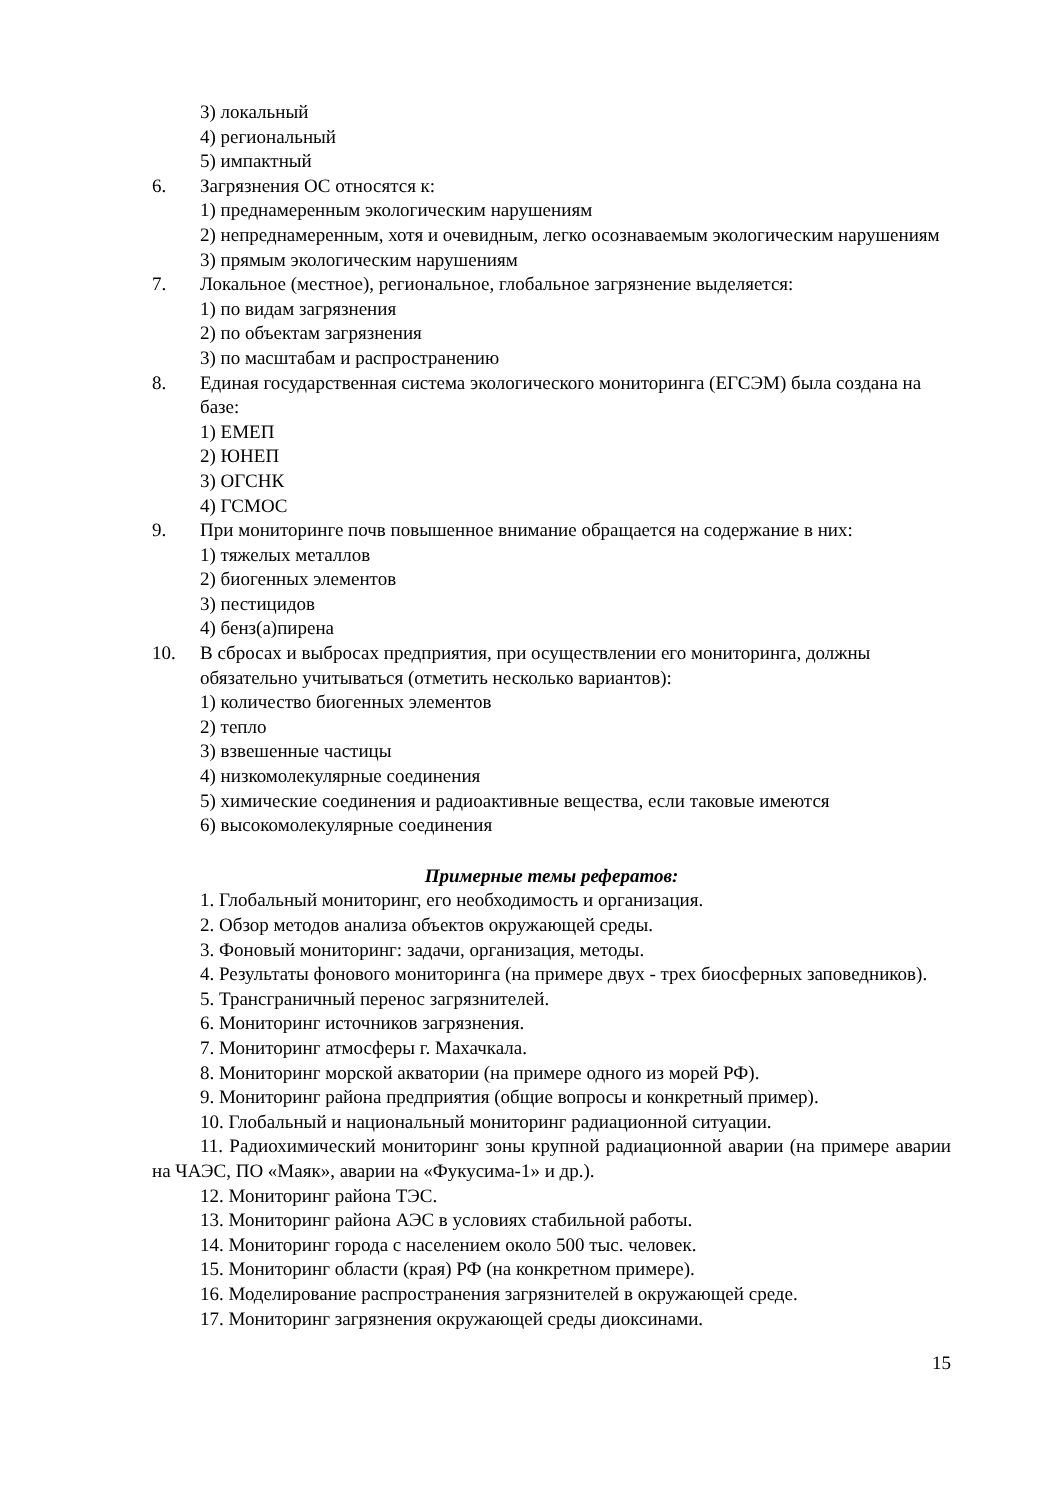3) локальный
4) региональный
5) импактный
6. Загрязнения ОС относятся к:
1) преднамеренным экологическим нарушениям
2) непреднамеренным, хотя и очевидным, легко осознаваемым экологическим нарушениям
3) прямым экологическим нарушениям
7. Локальное (местное), региональное, глобальное загрязнение выделяется:
1) по видам загрязнения
2) по объектам загрязнения
3) по масштабам и распространению
8. Единая государственная система экологического мониторинга (ЕГСЭМ) была создана на базе:
1) ЕМЕП
2) ЮНЕП
3) ОГСНК
4) ГСМОС
9. При мониторинге почв повышенное внимание обращается на содержание в них:
1) тяжелых металлов
2) биогенных элементов
3) пестицидов
4) бенз(а)пирена
10. В сбросах и выбросах предприятия, при осуществлении его мониторинга, должны обязательно учитываться (отметить несколько вариантов):
1) количество биогенных элементов
2) тепло
3) взвешенные частицы
4) низкомолекулярные соединения
5) химические соединения и радиоактивные вещества, если таковые имеются
6) высокомолекулярные соединения
Примерные темы рефератов:
1. Глобальный мониторинг, его необходимость и организация.
2. Обзор методов анализа объектов окружающей среды.
3. Фоновый мониторинг: задачи, организация, методы.
4. Результаты фонового мониторинга (на примере двух - трех биосферных заповедников).
5. Трансграничный перенос загрязнителей.
6. Мониторинг источников загрязнения.
7. Мониторинг атмосферы г. Махачкала.
8. Мониторинг морской акватории (на примере одного из морей РФ).
9. Мониторинг района предприятия (общие вопросы и конкретный пример).
10. Глобальный и национальный мониторинг радиационной ситуации.
11. Радиохимический мониторинг зоны крупной радиационной аварии (на примере аварии на ЧАЭС, ПО «Маяк», аварии на «Фукусима-1» и др.).
12. Мониторинг района ТЭС.
13. Мониторинг района АЭС в условиях стабильной работы.
14. Мониторинг города с населением около 500 тыс. человек.
15. Мониторинг области (края) РФ (на конкретном примере).
16. Моделирование распространения загрязнителей в окружающей среде.
17. Мониторинг загрязнения окружающей среды диоксинами.
15